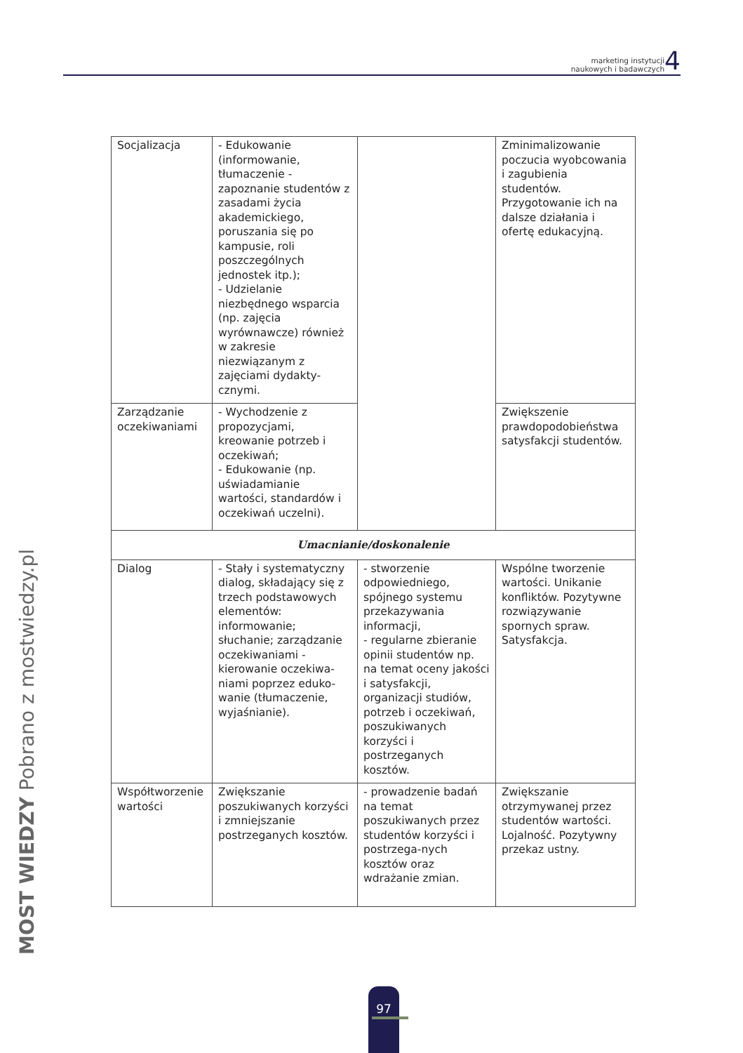marketing instytucji
naukowych i badawczych 4
| Socjalizacja | - Edukowanie (informowanie, tłumaczenie - zapoznanie studentów z zasadami życia akademickiego, poruszania się po kampusie, roli poszczególnych jednostek itp.); - Udzielanie niezbędnego wsparcia (np. zajęcia wyrównawcze) również w zakresie niezwiązanym z zajęciami dydakty-cznymi. | | Zminimalizowanie poczucia wyobcowania i zagubienia studentów. Przygotowanie ich na dalsze działania i ofertę edukacyjną. |
| Zarządzanie oczekiwaniami | - Wychodzenie z propozycjami, kreowanie potrzeb i oczekiwań; - Edukowanie (np. uświadamianie wartości, standardów i oczekiwań uczelni). | | Zwiększenie prawdopodobieństwa satysfakcji studentów. |
| Umacnianie/doskonalenie | | | |
| Dialog | - Stały i systematyczny dialog, składający się z trzech podstawowych elementów: informowanie; słuchanie; zarządzanie oczekiwaniami - kierowanie oczekiwa-niami poprzez eduko-wanie (tłumaczenie, wyjaśnianie). | - stworzenie odpowiedniego, spójnego systemu przekazywania informacji, - regularne zbieranie opinii studentów np. na temat oceny jakości i satysfakcji, organizacji studiów, potrzeb i oczekiwań, poszukiwanych korzyści i postrzeganych kosztów. | Wspólne tworzenie wartości. Unikanie konfliktów. Pozytywne rozwiązywanie spornych spraw. Satysfakcja. |
| Współtworzenie wartości | Zwiększanie poszukiwanych korzyści i zmniejszanie postrzeganych kosztów. | - prowadzenie badań na temat poszukiwanych przez studentów korzyści i postrzega-nych kosztów oraz wdrażanie zmian. | Zwiększanie otrzymywanej przez studentów wartości. Lojalność. Pozytywny przekaz ustny. |
MOST WIEDZY Pobrano z mostwiedzy.pl
97